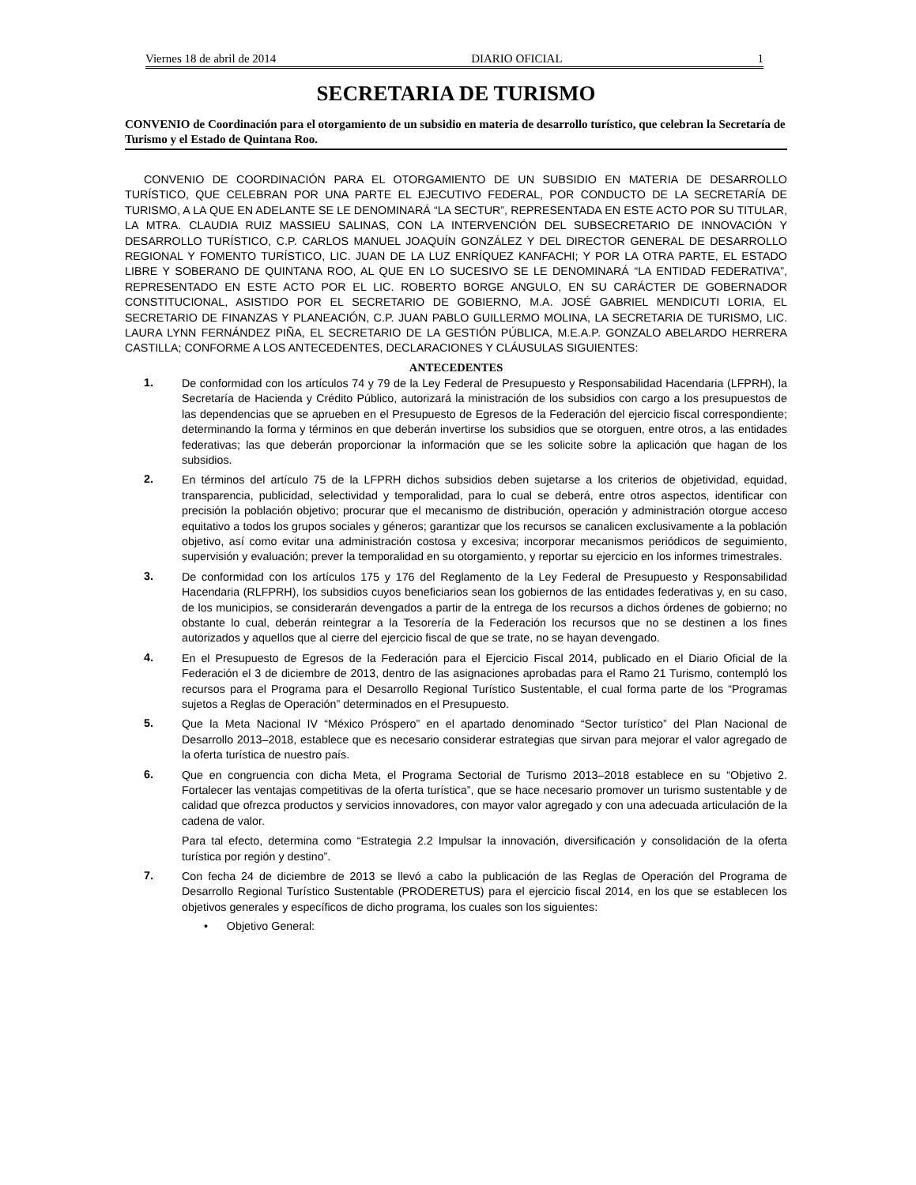Viernes 18 de abril de 2014 DIARIO OFICIAL 1
SECRETARIA DE TURISMO
CONVENIO de Coordinación para el otorgamiento de un subsidio en materia de desarrollo turístico, que celebran la Secretaría de Turismo y el Estado de Quintana Roo.
CONVENIO DE COORDINACIÓN PARA EL OTORGAMIENTO DE UN SUBSIDIO EN MATERIA DE DESARROLLO TURÍSTICO, QUE CELEBRAN POR UNA PARTE EL EJECUTIVO FEDERAL, POR CONDUCTO DE LA SECRETARÍA DE TURISMO, A LA QUE EN ADELANTE SE LE DENOMINARÁ “LA SECTUR”, REPRESENTADA EN ESTE ACTO POR SU TITULAR, LA MTRA. CLAUDIA RUIZ MASSIEU SALINAS, CON LA INTERVENCIÓN DEL SUBSECRETARIO DE INNOVACIÓN Y DESARROLLO TURÍSTICO, C.P. CARLOS MANUEL JOAQUÍN GONZÁLEZ Y DEL DIRECTOR GENERAL DE DESARROLLO REGIONAL Y FOMENTO TURÍSTICO, LIC. JUAN DE LA LUZ ENRÍQUEZ KANFACHI; Y POR LA OTRA PARTE, EL ESTADO LIBRE Y SOBERANO DE QUINTANA ROO, AL QUE EN LO SUCESIVO SE LE DENOMINARÁ “LA ENTIDAD FEDERATIVA”, REPRESENTADO EN ESTE ACTO POR EL LIC. ROBERTO BORGE ANGULO, EN SU CARÁCTER DE GOBERNADOR CONSTITUCIONAL, ASISTIDO POR EL SECRETARIO DE GOBIERNO, M.A. JOSÉ GABRIEL MENDICUTI LORIA, EL SECRETARIO DE FINANZAS Y PLANEACIÓN, C.P. JUAN PABLO GUILLERMO MOLINA, LA SECRETARIA DE TURISMO, LIC. LAURA LYNN FERNÁNDEZ PIÑA, EL SECRETARIO DE LA GESTIÓN PÚBLICA, M.E.A.P. GONZALO ABELARDO HERRERA CASTILLA; CONFORME A LOS ANTECEDENTES, DECLARACIONES Y CLÁUSULAS SIGUIENTES:
ANTECEDENTES
1.
De conformidad con los artículos 74 y 79 de la Ley Federal de Presupuesto y Responsabilidad Hacendaria (LFPRH), la Secretaría de Hacienda y Crédito Público, autorizará la ministración de los subsidios con cargo a los presupuestos de las dependencias que se aprueben en el Presupuesto de Egresos de la Federación del ejercicio fiscal correspondiente; determinando la forma y términos en que deberán invertirse los subsidios que se otorguen, entre otros, a las entidades federativas; las que deberán proporcionar la información que se les solicite sobre la aplicación que hagan de los subsidios.
2.
En términos del artículo 75 de la LFPRH dichos subsidios deben sujetarse a los criterios de objetividad, equidad, transparencia, publicidad, selectividad y temporalidad, para lo cual se deberá, entre otros aspectos, identificar con precisión la población objetivo; procurar que el mecanismo de distribución, operación y administración otorgue acceso equitativo a todos los grupos sociales y géneros; garantizar que los recursos se canalicen exclusivamente a la población objetivo, así como evitar una administración costosa y excesiva; incorporar mecanismos periódicos de seguimiento, supervisión y evaluación; prever la temporalidad en su otorgamiento, y reportar su ejercicio en los informes trimestrales.
3.
De conformidad con los artículos 175 y 176 del Reglamento de la Ley Federal de Presupuesto y Responsabilidad Hacendaria (RLFPRH), los subsidios cuyos beneficiarios sean los gobiernos de las entidades federativas y, en su caso, de los municipios, se considerarán devengados a partir de la entrega de los recursos a dichos órdenes de gobierno; no obstante lo cual, deberán reintegrar a la Tesorería de la Federación los recursos que no se destinen a los fines autorizados y aquellos que al cierre del ejercicio fiscal de que se trate, no se hayan devengado.
4.
En el Presupuesto de Egresos de la Federación para el Ejercicio Fiscal 2014, publicado en el Diario Oficial de la Federación el 3 de diciembre de 2013, dentro de las asignaciones aprobadas para el Ramo 21 Turismo, contempló los recursos para el Programa para el Desarrollo Regional Turístico Sustentable, el cual forma parte de los “Programas sujetos a Reglas de Operación” determinados en el Presupuesto.
5.
Que la Meta Nacional IV “México Próspero” en el apartado denominado “Sector turístico” del Plan Nacional de Desarrollo 2013–2018, establece que es necesario considerar estrategias que sirvan para mejorar el valor agregado de la oferta turística de nuestro país.
6.
Que en congruencia con dicha Meta, el Programa Sectorial de Turismo 2013–2018 establece en su “Objetivo 2. Fortalecer las ventajas competitivas de la oferta turística”, que se hace necesario promover un turismo sustentable y de calidad que ofrezca productos y servicios innovadores, con mayor valor agregado y con una adecuada articulación de la cadena de valor.
Para tal efecto, determina como “Estrategia 2.2 Impulsar la innovación, diversificación y consolidación de la oferta turística por región y destino”.
7.
Con fecha 24 de diciembre de 2013 se llevó a cabo la publicación de las Reglas de Operación del Programa de Desarrollo Regional Turístico Sustentable (PRODERETUS) para el ejercicio fiscal 2014, en los que se establecen los objetivos generales y específicos de dicho programa, los cuales son los siguientes:
• Objetivo General: